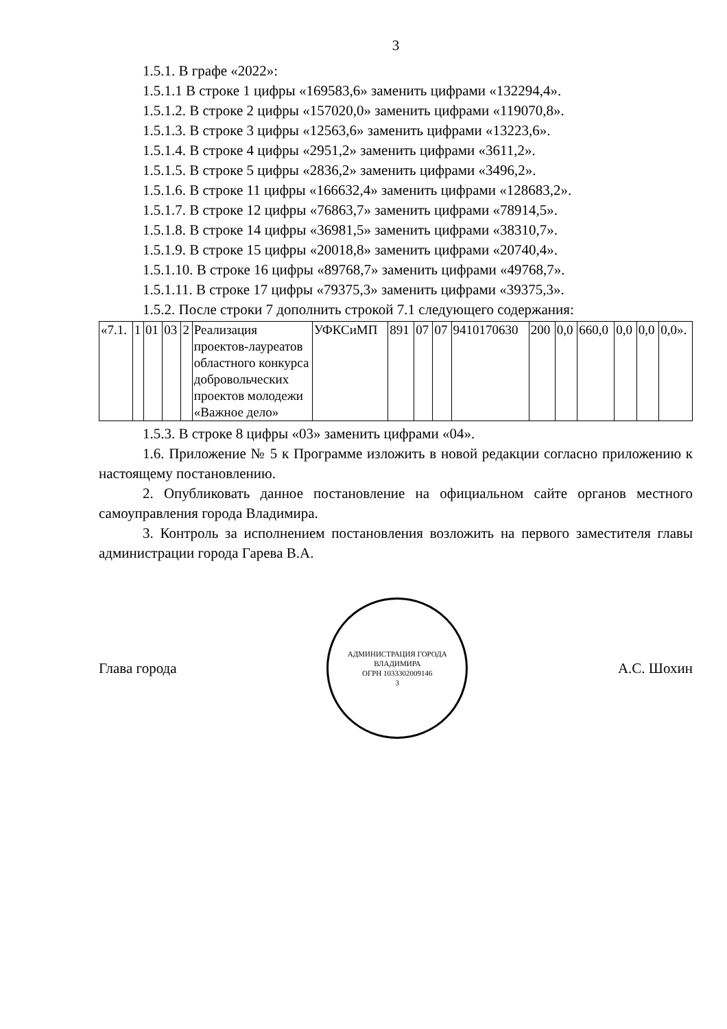3
1.5.1. В графе «2022»:
1.5.1.1 В строке 1 цифры «169583,6» заменить цифрами «132294,4».
1.5.1.2. В строке 2 цифры «157020,0» заменить цифрами «119070,8».
1.5.1.3. В строке 3 цифры «12563,6» заменить цифрами «13223,6».
1.5.1.4. В строке 4 цифры «2951,2» заменить цифрами «3611,2».
1.5.1.5. В строке 5 цифры «2836,2» заменить цифрами «3496,2».
1.5.1.6. В строке 11 цифры «166632,4» заменить цифрами «128683,2».
1.5.1.7. В строке 12 цифры «76863,7» заменить цифрами «78914,5».
1.5.1.8. В строке 14 цифры «36981,5» заменить цифрами «38310,7».
1.5.1.9. В строке 15 цифры «20018,8» заменить цифрами «20740,4».
1.5.1.10. В строке 16 цифры «89768,7» заменить цифрами «49768,7».
1.5.1.11. В строке 17 цифры «79375,3» заменить цифрами «39375,3».
1.5.2. После строки 7 дополнить строкой 7.1 следующего содержания:
| «7.1. | 1 | 01 | 03 | 2 | Реализация проектов-лауреатов областного конкурса добровольческих проектов молодежи «Важное дело» | УФКСиМП | 891 | 07 | 07 | 9410170630 | 200 | 0,0 | 660,0 | 0,0 | 0,0 | 0,0». |
1.5.3. В строке 8 цифры «03» заменить цифрами «04».
1.6. Приложение № 5 к Программе изложить в новой редакции согласно приложению к настоящему постановлению.
2. Опубликовать данное постановление на официальном сайте органов местного самоуправления города Владимира.
3. Контроль за исполнением постановления возложить на первого заместителя главы администрации города Гарева В.А.
Глава города
АДМИНИСТРАЦИЯ ГОРОДА ВЛАДИМИРА
ОГРН 1033302009146
3
А.С. Шохин